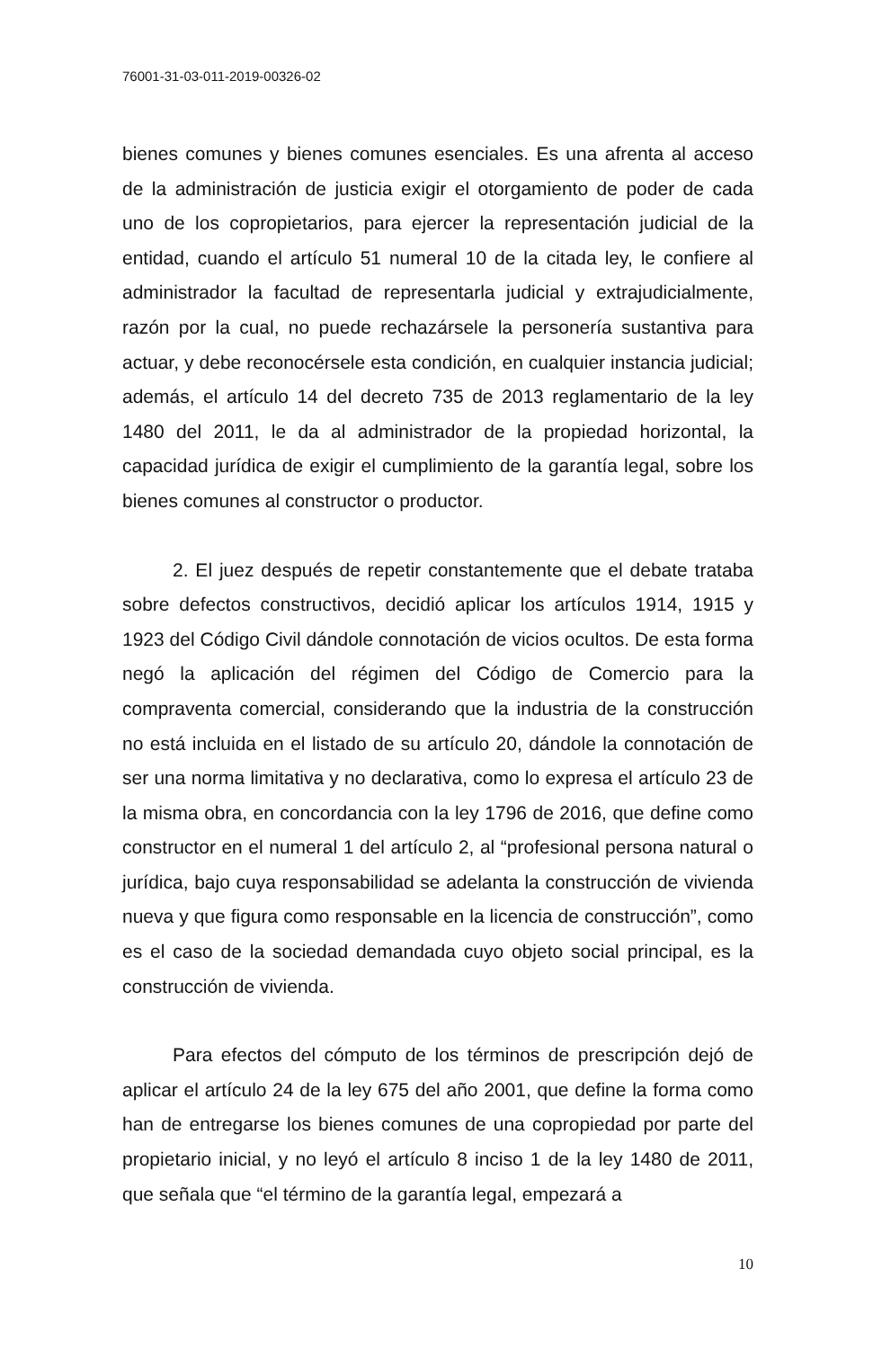76001-31-03-011-2019-00326-02
bienes comunes y bienes comunes esenciales. Es una afrenta al acceso de la administración de justicia exigir el otorgamiento de poder de cada uno de los copropietarios, para ejercer la representación judicial de la entidad, cuando el artículo 51 numeral 10 de la citada ley, le confiere al administrador la facultad de representarla judicial y extrajudicialmente, razón por la cual, no puede rechazársele la personería sustantiva para actuar, y debe reconocérsele esta condición, en cualquier instancia judicial; además, el artículo 14 del decreto 735 de 2013 reglamentario de la ley 1480 del 2011, le da al administrador de la propiedad horizontal, la capacidad jurídica de exigir el cumplimiento de la garantía legal, sobre los bienes comunes al constructor o productor.
2. El juez después de repetir constantemente que el debate trataba sobre defectos constructivos, decidió aplicar los artículos 1914, 1915 y 1923 del Código Civil dándole connotación de vicios ocultos. De esta forma negó la aplicación del régimen del Código de Comercio para la compraventa comercial, considerando que la industria de la construcción no está incluida en el listado de su artículo 20, dándole la connotación de ser una norma limitativa y no declarativa, como lo expresa el artículo 23 de la misma obra, en concordancia con la ley 1796 de 2016, que define como constructor en el numeral 1 del artículo 2, al “profesional persona natural o jurídica, bajo cuya responsabilidad se adelanta la construcción de vivienda nueva y que figura como responsable en la licencia de construcción”, como es el caso de la sociedad demandada cuyo objeto social principal, es la construcción de vivienda.
Para efectos del cómputo de los términos de prescripción dejó de aplicar el artículo 24 de la ley 675 del año 2001, que define la forma como han de entregarse los bienes comunes de una copropiedad por parte del propietario inicial, y no leyó el artículo 8 inciso 1 de la ley 1480 de 2011, que señala que “el término de la garantía legal, empezará a
10